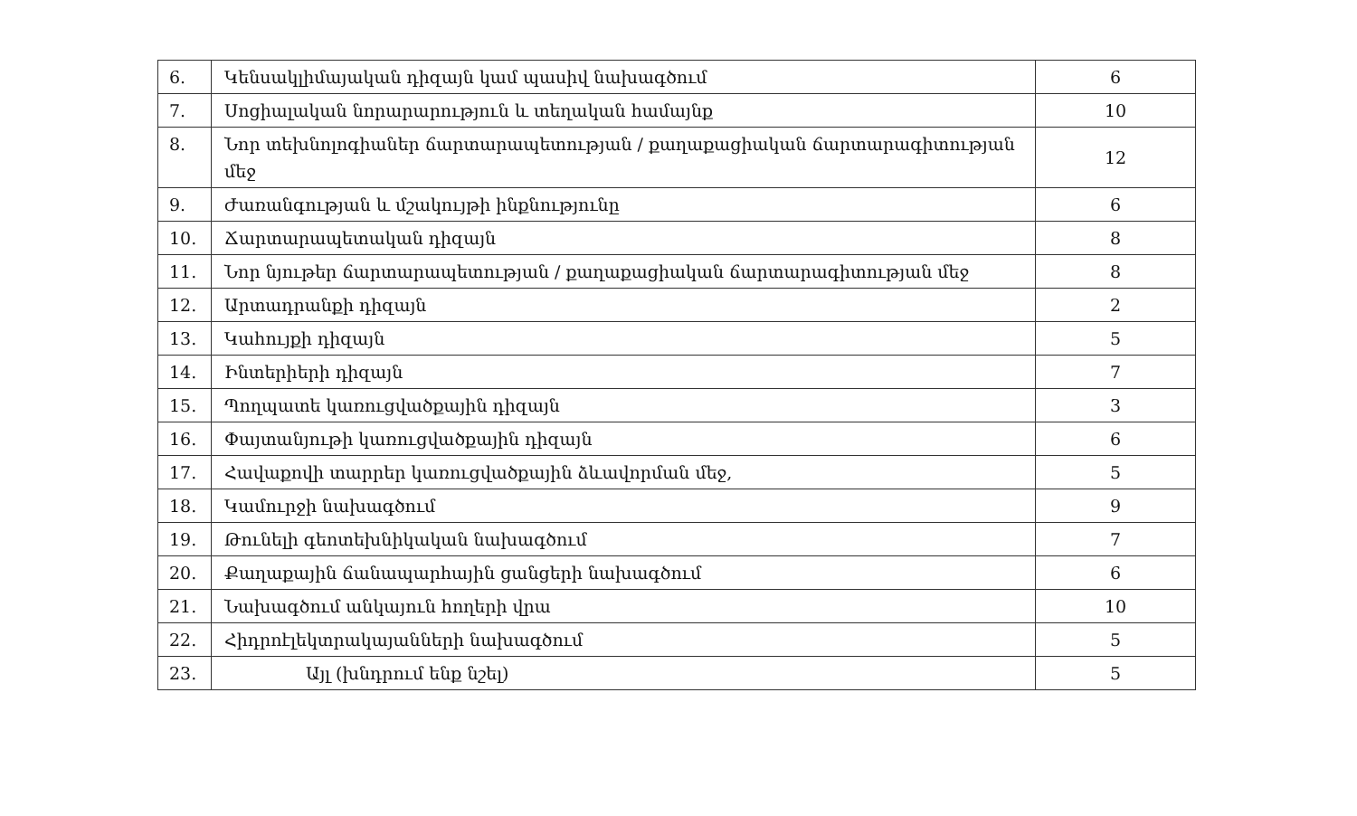| 6. | Կենսակլիմայական դիզայն կամ պասիվ նախագծում | 6 |
| 7. | Սոցիալական նորարարություն և տեղական համայնք | 10 |
| 8. | Նոր տեխնոլոգիաներ ճարտարապետության / քաղաքացիական ճարտարագիտության մեջ | 12 |
| 9. | Ժառանգության և մշակույթի ինքնությունը | 6 |
| 10. | Ճարտարապետական դիզայն | 8 |
| 11. | Նոր նյութեր ճարտարապետության / քաղաքացիական ճարտարագիտության մեջ | 8 |
| 12. | Արտադրանքի դիզայն | 2 |
| 13. | Կահույքի դիզայն | 5 |
| 14. | Ինտերիերի դիզայն | 7 |
| 15. | Պողպատե կառուցվածքային դիզայն | 3 |
| 16. | Փայտանյութի կառուցվածքային դիզայն | 6 |
| 17. | Հավաքովի տարրեր կառուցվածքային ձևավորման մեջ, | 5 |
| 18. | Կամուրջի նախագծում | 9 |
| 19. | Թունելի գեոտեխնիկական նախագծում | 7 |
| 20. | Քաղաքային ճանապարհային ցանցերի նախագծում | 6 |
| 21. | Նախագծում անկայուն հողերի վրա | 10 |
| 22. | Հիդրոէլեկտրակայանների նախագծում | 5 |
| 23. | Այլ (խնդրում ենք նշել) | 5 |